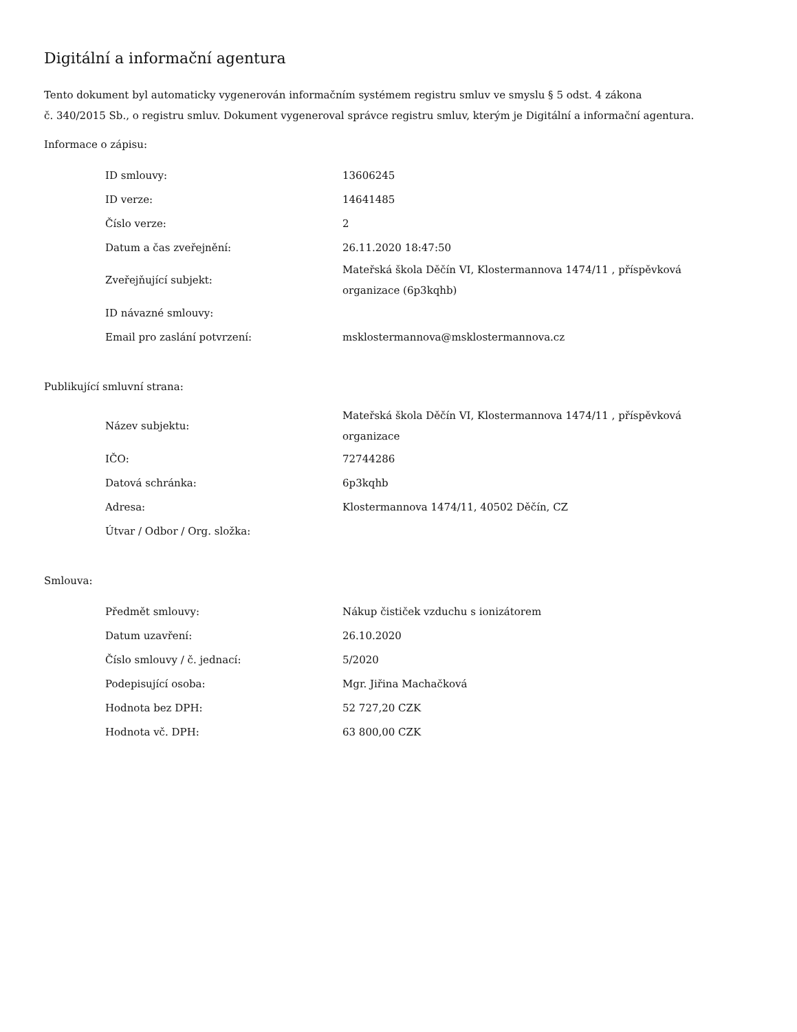Digitální a informační agentura
Tento dokument byl automaticky vygenerován informačním systémem registru smluv ve smyslu § 5 odst. 4 zákona
č. 340/2015 Sb., o registru smluv. Dokument vygeneroval správce registru smluv, kterým je Digitální a informační agentura.
Informace o zápisu:
| ID smlouvy: | 13606245 |
| ID verze: | 14641485 |
| Číslo verze: | 2 |
| Datum a čas zveřejnění: | 26.11.2020 18:47:50 |
| Zveřejňující subjekt: | Mateřská škola Děčín VI, Klostermannova 1474/11 , příspěvková organizace (6p3kqhb) |
| ID návazné smlouvy: | |
| Email pro zaslání potvrzení: | msklostermannova@msklostermannova.cz |
Publikující smluvní strana:
| Název subjektu: | Mateřská škola Děčín VI, Klostermannova 1474/11 , příspěvková organizace |
| IČO: | 72744286 |
| Datová schránka: | 6p3kqhb |
| Adresa: | Klostermannova 1474/11, 40502 Děčín, CZ |
| Útvar / Odbor / Org. složka: | |
Smlouva:
| Předmět smlouvy: | Nákup čističek vzduchu s ionizátorem |
| Datum uzavření: | 26.10.2020 |
| Číslo smlouvy / č. jednací: | 5/2020 |
| Podepisující osoba: | Mgr. Jiřina Machačková |
| Hodnota bez DPH: | 52 727,20 CZK |
| Hodnota vč. DPH: | 63 800,00 CZK |